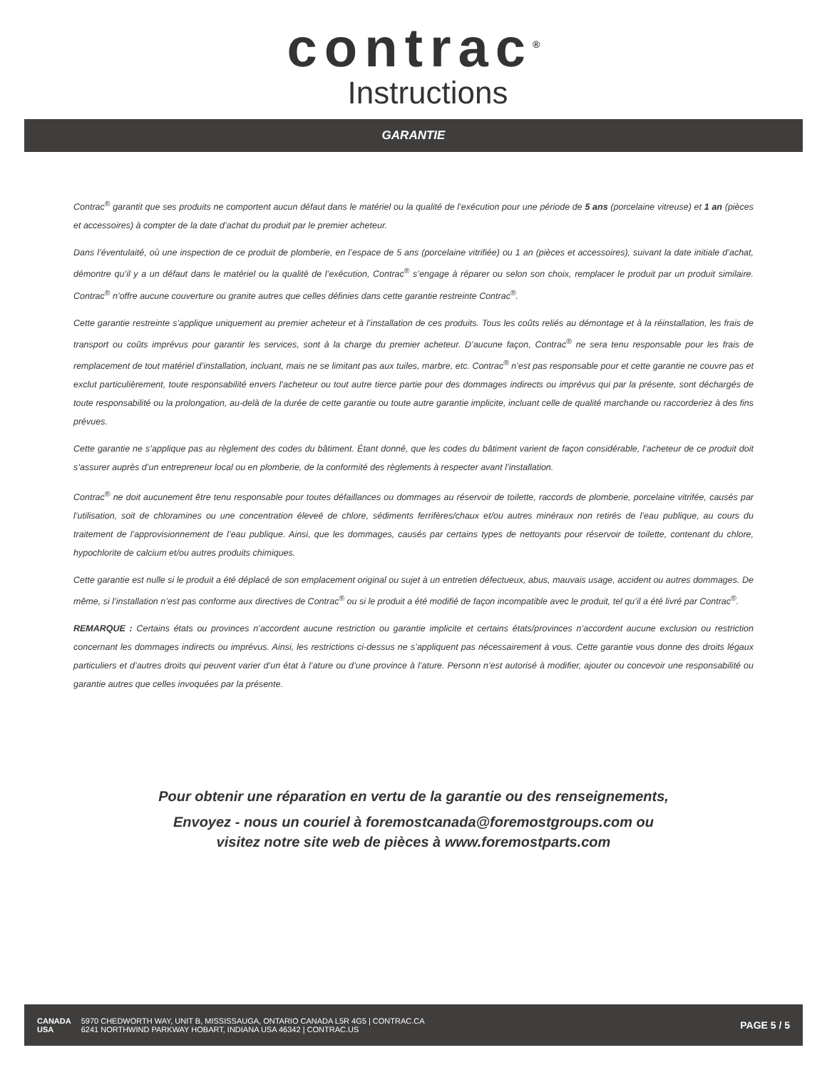contrac<sup>®</sup>
Instructions
GARANTIE
Contrac<sup>®</sup> garantit que ses produits ne comportent aucun défaut dans le matériel ou la qualité de l’exécution pour une période de 5 ans (porcelaine vitreuse) et 1 an (pièces et accessoires) à compter de la date d’achat du produit par le premier acheteur.
Dans l’éventulaité, où une inspection de ce produit de plomberie, en l’espace de 5 ans (porcelaine vitrifiée) ou 1 an (pièces et accessoires), suivant la date initiale d’achat, démontre qu’il y a un défaut dans le matériel ou la qualité de l’exécution, Contrac<sup>®</sup> s’engage à réparer ou selon son choix, remplacer le produit par un produit similaire. Contrac<sup>®</sup> n’offre aucune couverture ou granite autres que celles définies dans cette garantie restreinte Contrac<sup>®</sup>.
Cette garantie restreinte s’applique uniquement au premier acheteur et à l’installation de ces produits. Tous les coûts reliés au démontage et à la réinstallation, les frais de transport ou coûts imprévus pour garantir les services, sont à la charge du premier acheteur. D’aucune façon, Contrac<sup>®</sup> ne sera tenu responsable pour les frais de remplacement de tout matériel d’installation, incluant, mais ne se limitant pas aux tuiles, marbre, etc. Contrac<sup>®</sup> n’est pas responsable pour et cette garantie ne couvre pas et exclut particulièrement, toute responsabilité envers l’acheteur ou tout autre tierce partie pour des dommages indirects ou imprévus qui par la présente, sont déchargés de toute responsabilité ou la prolongation, au-delà de la durée de cette garantie ou toute autre garantie implicite, incluant celle de qualité marchande ou raccorderiez à des fins prévues.
Cette garantie ne s’applique pas au règlement des codes du bâtiment. Étant donné, que les codes du bâtiment varient de façon considérable, l’acheteur de ce produit doit s’assurer auprès d’un entrepreneur local ou en plomberie, de la conformité des règlements à respecter avant l’installation.
Contrac<sup>®</sup> ne doit aucunement être tenu responsable pour toutes défaillances ou dommages au réservoir de toilette, raccords de plomberie, porcelaine vitrifée, causés par l’utilisation, soit de chloramines ou une concentration éleveé de chlore, sédiments ferrifères/chaux et/ou autres minéraux non retirés de l’eau publique, au cours du traitement de l’approvisionnement de l’eau publique. Ainsi, que les dommages, causés par certains types de nettoyants pour réservoir de toilette, contenant du chlore, hypochlorite de calcium et/ou autres produits chimiques.
Cette garantie est nulle si le produit a été déplacé de son emplacement original ou sujet à un entretien défectueux, abus, mauvais usage, accident ou autres dommages. De même, si l’installation n’est pas conforme aux directives de Contrac<sup>®</sup> ou si le produit a été modifié de façon incompatible avec le produit, tel qu’il a été livré par Contrac<sup>®</sup>.
REMARQUE : Certains états ou provinces n’accordent aucune restriction ou garantie implicite et certains états/provinces n’accordent aucune exclusion ou restriction concernant les dommages indirects ou imprévus. Ainsi, les restrictions ci-dessus ne s’appliquent pas nécessairement à vous. Cette garantie vous donne des droits légaux particuliers et d’autres droits qui peuvent varier d’un état à l’ature ou d’une province à l’ature. Personn n’est autorisé à modifier, ajouter ou concevoir une responsabilité ou garantie autres que celles invoquées par la présente.
Pour obtenir une réparation en vertu de la garantie ou des renseignements,
Envoyez - nous un couriel à foremostcanada@foremostgroups.com ou
visitez notre site web de pièces à www.foremostparts.com
| CANADA | 5970 CHEDWORTH WAY, UNIT B, MISSISSAUGA, ONTARIO CANADA L5R 4G5 / CONTRAC.CA |
| USA | 6241 NORTHWIND PARKWAY HOBART, INDIANA USA 46342 / CONTRAC.US |
PAGE 5 / 5